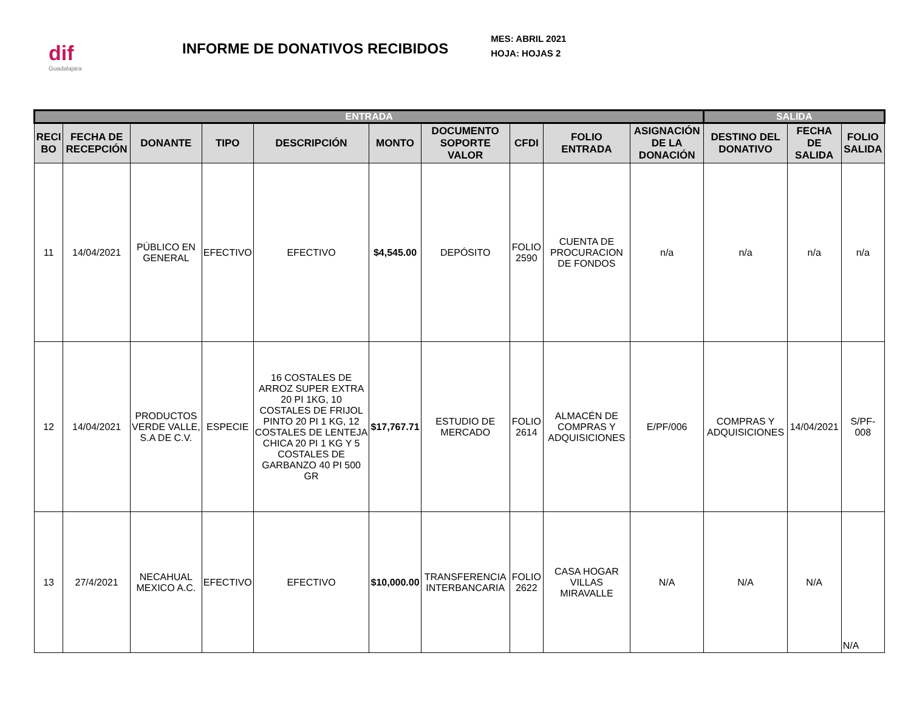dif
Guadalajara
INFORME DE DONATIVOS RECIBIDOS
MES: ABRIL 2021
HOJA: HOJAS 2
| ENTRADA | | | | | | | | | | SALIDA | | |
| --- | --- | --- | --- | --- | --- | --- | --- | --- | --- | --- | --- | --- |
| RECI BO | FECHA DE RECEPCIÓN | DONANTE | TIPO | DESCRIPCIÓN | MONTO | DOCUMENTO SOPORTE VALOR | CFDI | FOLIO ENTRADA | ASIGNACIÓN DE LA DONACIÓN | DESTINO DEL DONATIVO | FECHA DE SALIDA | FOLIO SALIDA |
| 11 | 14/04/2021 | PÚBLICO EN GENERAL | EFECTIVO | EFECTIVO | $4,545.00 | DEPÓSITO | FOLIO 2590 | CUENTA DE PROCURACION DE FONDOS | n/a | n/a | n/a | n/a |
| 12 | 14/04/2021 | PRODUCTOS VERDE VALLE, S.A DE C.V. | ESPECIE | 16 COSTALES DE ARROZ SUPER EXTRA 20 PI 1KG, 10 COSTALES DE FRIJOL PINTO 20 PI 1 KG, 12 COSTALES DE LENTEJA CHICA 20 PI 1 KG Y 5 COSTALES DE GARBANZO 40 PI 500 GR | $17,767.71 | ESTUDIO DE MERCADO | FOLIO 2614 | ALMACÉN DE COMPRAS Y ADQUISICIONES | E/PF/006 | COMPRAS Y ADQUISICIONES | 14/04/2021 | S/PF-008 |
| 13 | 27/4/2021 | NECAHUAL MEXICO A.C. | EFECTIVO | EFECTIVO | $10,000.00 | TRANSFERENCIA INTERBANCARIA | FOLIO 2622 | CASA HOGAR VILLAS MIRAVALLE | N/A | N/A | N/A | N/A |